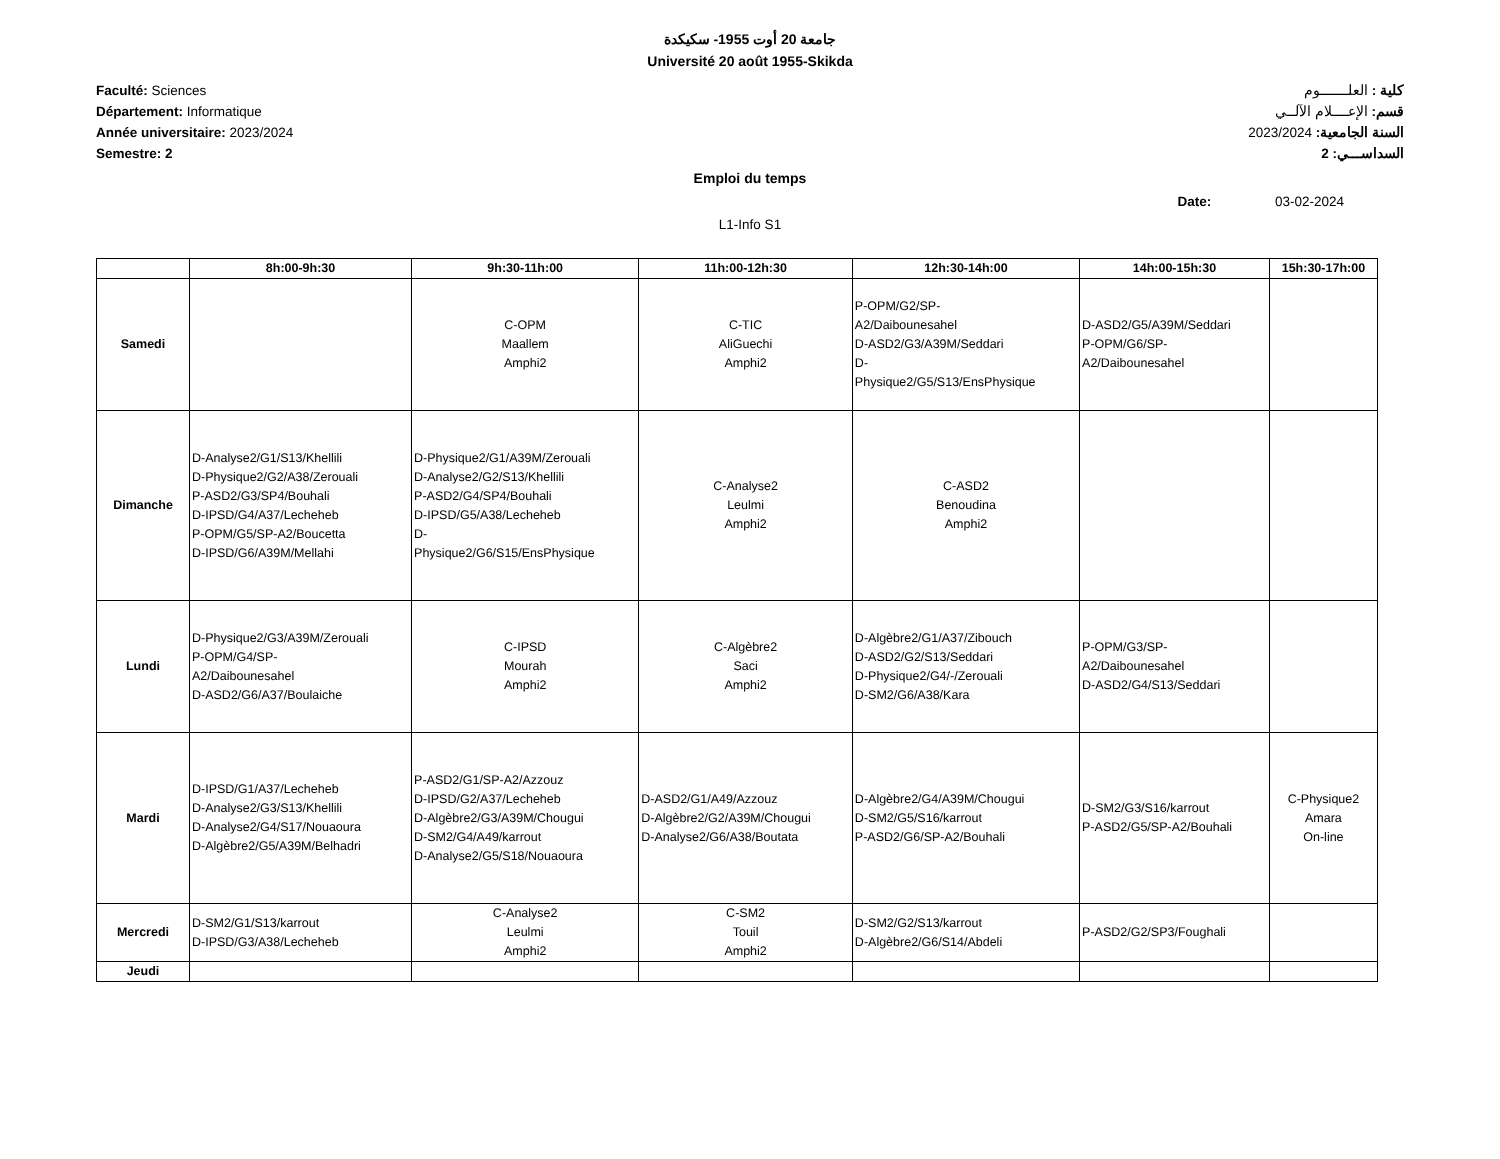جامعة 20 أوت 1955- سكيكدة
Université 20 août 1955-Skikda
Faculté: Sciences
Département: Informatique
Année universitaire: 2023/2024
Semestre: 2
كلية : العلـــــــوم
قسم: الإعــــلام الآلــي
السنة الجامعية: 2023/2024
السداســـي: 2
Emploi du temps
Date: 03-02-2024
L1-Info S1
| | 8h:00-9h:30 | 9h:30-11h:00 | 11h:00-12h:30 | 12h:30-14h:00 | 14h:00-15h:30 | 15h:30-17h:00 |
| --- | --- | --- | --- | --- | --- | --- |
| Samedi | | C-OPM Maallem Amphi2 | C-TIC AliGuechi Amphi2 | P-OPM/G2/SP- A2/Daibounesahel D-ASD2/G3/A39M/Seddari D- Physique2/G5/S13/EnsPhysique | D-ASD2/G5/A39M/Seddari P-OPM/G6/SP- A2/Daibounesahel | |
| Dimanche | D-Analyse2/G1/S13/Khellili D-Physique2/G2/A38/Zerouali P-ASD2/G3/SP4/Bouhali D-IPSD/G4/A37/Lecheheb P-OPM/G5/SP-A2/Boucetta D-IPSD/G6/A39M/Mellahi | D-Physique2/G1/A39M/Zerouali D-Analyse2/G2/S13/Khellili P-ASD2/G4/SP4/Bouhali D-IPSD/G5/A38/Lecheheb D- Physique2/G6/S15/EnsPhysique | C-Analyse2 Leulmi Amphi2 | C-ASD2 Benoudina Amphi2 | | |
| Lundi | D-Physique2/G3/A39M/Zerouali P-OPM/G4/SP- A2/Daibounesahel D-ASD2/G6/A37/Boulaiche | C-IPSD Mourah Amphi2 | C-Algèbre2 Saci Amphi2 | D-Algèbre2/G1/A37/Zibouch D-ASD2/G2/S13/Seddari D-Physique2/G4/-/Zerouali D-SM2/G6/A38/Kara | P-OPM/G3/SP- A2/Daibounesahel D-ASD2/G4/S13/Seddari | |
| Mardi | D-IPSD/G1/A37/Lecheheb D-Analyse2/G3/S13/Khellili D-Analyse2/G4/S17/Nouaoura D-Algèbre2/G5/A39M/Belhadri | P-ASD2/G1/SP-A2/Azzouz D-IPSD/G2/A37/Lecheheb D-Algèbre2/G3/A39M/Chougui D-SM2/G4/A49/karrout D-Analyse2/G5/S18/Nouaoura | D-ASD2/G1/A49/Azzouz D-Algèbre2/G2/A39M/Chougui D-Analyse2/G6/A38/Boutata | D-Algèbre2/G4/A39M/Chougui D-SM2/G5/S16/karrout P-ASD2/G6/SP-A2/Bouhali | D-SM2/G3/S16/karrout P-ASD2/G5/SP-A2/Bouhali | C-Physique2 Amara On-line |
| Mercredi | D-SM2/G1/S13/karrout D-IPSD/G3/A38/Lecheheb | C-Analyse2 Leulmi Amphi2 | C-SM2 Touil Amphi2 | D-SM2/G2/S13/karrout D-Algèbre2/G6/S14/Abdeli | P-ASD2/G2/SP3/Foughali | |
| Jeudi | | | | | | |